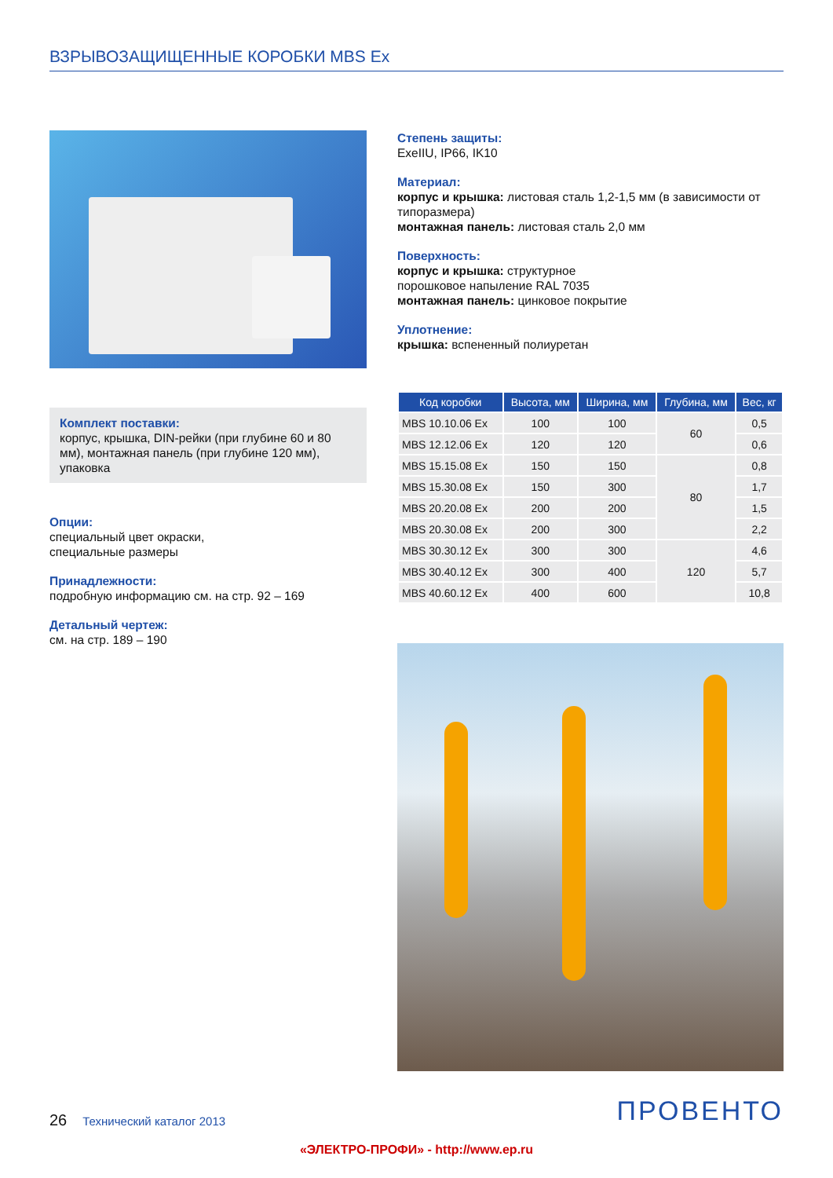ВЗРЫВОЗАЩИЩЕННЫЕ КОРОБКИ MBS Ex
Комплект поставки:
корпус, крышка, DIN-рейки (при глубине 60 и 80 мм), монтажная панель (при глубине 120 мм), упаковка
Опции:
специальный цвет окраски,
специальные размеры
Принадлежности:
подробную информацию см. на стр. 92 – 169
Детальный чертеж:
см. на стр. 189 – 190
Степень защиты:
ExeIIU, IP66, IK10
Материал:
корпус и крышка: листовая сталь 1,2-1,5 мм (в зависимости от типоразмера)
монтажная панель: листовая сталь 2,0 мм
Поверхность:
корпус и крышка: структурное
порошковое напыление RAL 7035
монтажная панель: цинковое покрытие
Уплотнение:
крышка: вспененный полиуретан
| Код коробки | Высота, мм | Ширина, мм | Глубина, мм | Вес, кг |
| --- | --- | --- | --- | --- |
| MBS 10.10.06 Ex | 100 | 100 | 60 | 0,5 |
| MBS 12.12.06 Ex | 120 | 120 | | 0,6 |
| MBS 15.15.08 Ex | 150 | 150 | 80 | 0,8 |
| MBS 15.30.08 Ex | 150 | 300 | | 1,7 |
| MBS 20.20.08 Ex | 200 | 200 | | 1,5 |
| MBS 20.30.08 Ex | 200 | 300 | | 2,2 |
| MBS 30.30.12 Ex | 300 | 300 | 120 | 4,6 |
| MBS 30.40.12 Ex | 300 | 400 | | 5,7 |
| MBS 40.60.12 Ex | 400 | 600 | | 10,8 |
26 Технический каталог 2013 ПРОВЕНТО
«ЭЛЕКТРО-ПРОФИ» - http://www.ep.ru